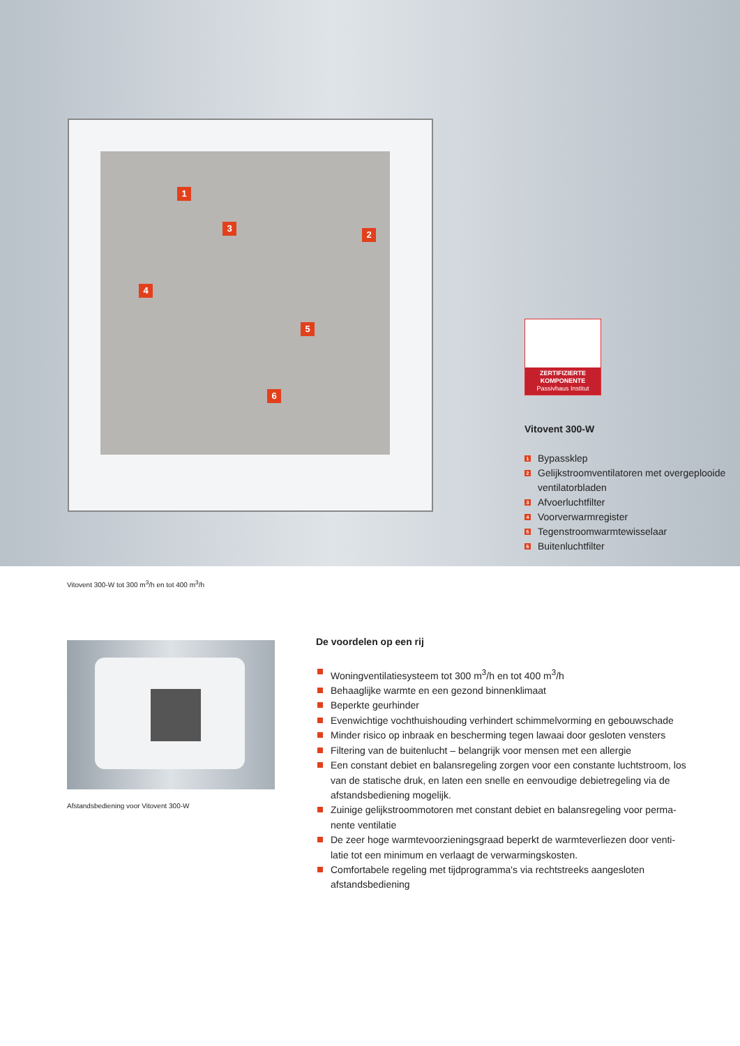1
3
2
4
5
6
ZERTIFIZIERTE
KOMPONENTE
Passivhaus Institut
Vitovent 300-W
1 Bypassklep
2 Gelijkstroomventilatoren met overgeplooide ventilatorbladen
3 Afvoerluchtfilter
4 Voorverwarmregister
5 Tegenstroomwarmtewisselaar
6 Buitenluchtfilter
Vitovent 300-W tot 300 m<sup>3</sup>/h en tot 400 m<sup>3</sup>/h
Afstandsbediening voor Vitovent 300-W
De voordelen op een rij
Woningventilatiesysteem tot 300 m<sup>3</sup>/h en tot 400 m<sup>3</sup>/h
Behaaglijke warmte en een gezond binnenklimaat
Beperkte geurhinder
Evenwichtige vochthuishouding verhindert schimmelvorming en gebouwschade
Minder risico op inbraak en bescherming tegen lawaai door gesloten vensters
Filtering van de buitenlucht – belangrijk voor mensen met een allergie
Een constant debiet en balansregeling zorgen voor een constante luchtstroom, los van de statische druk, en laten een snelle en eenvoudige debietregeling via de afstandsbediening mogelijk.
Zuinige gelijkstroommotoren met constant debiet en balansregeling voor perma-nente ventilatie
De zeer hoge warmtevoorzieningsgraad beperkt de warmteverliezen door venti-latie tot een minimum en verlaagt de verwarmingskosten.
Comfortabele regeling met tijdprogramma's via rechtstreeks aangesloten afstandsbediening